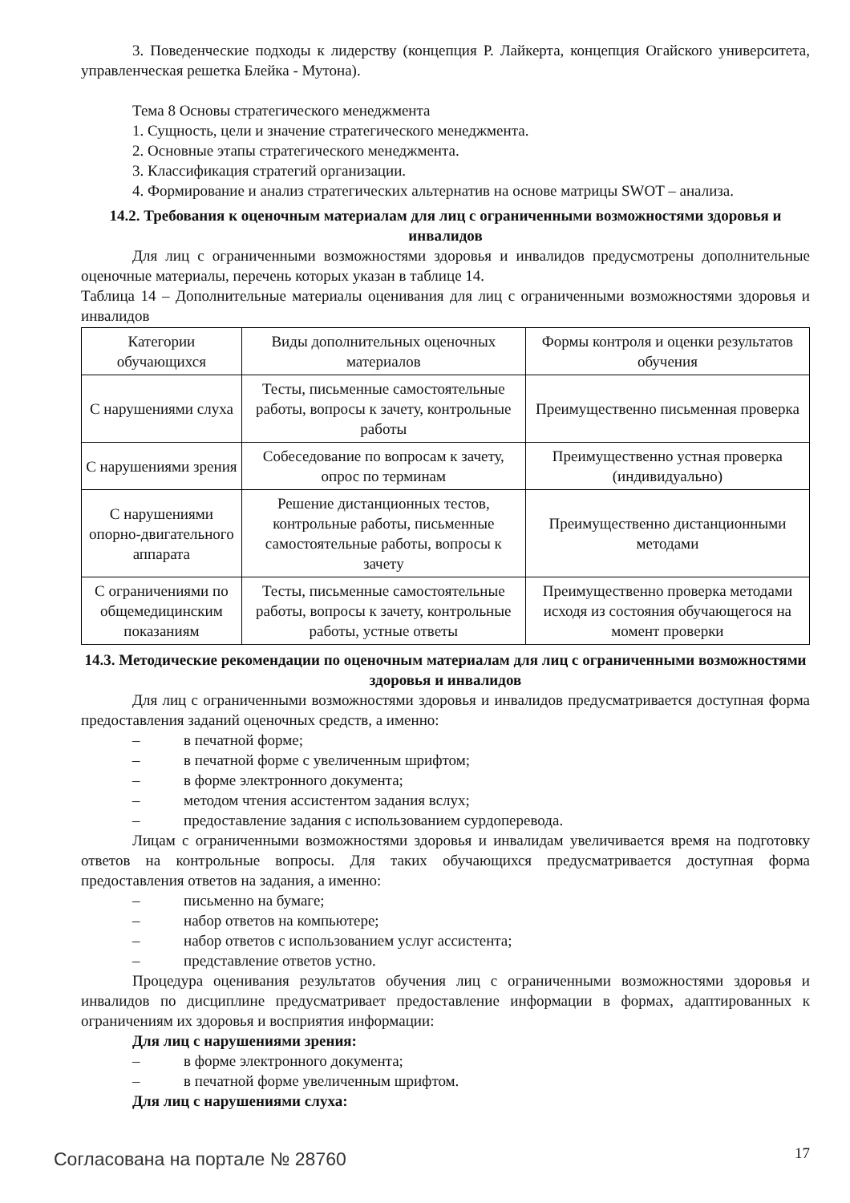3. Поведенческие подходы к лидерству (концепция Р. Лайкерта, концепция Огайского университета, управленческая решетка Блейка - Мутона).
Тема 8 Основы стратегического менеджмента
1. Сущность, цели и значение стратегического менеджмента.
2. Основные этапы стратегического менеджмента.
3. Классификация стратегий организации.
4. Формирование и анализ стратегических альтернатив на основе матрицы SWOT – анализа.
14.2. Требования к оценочным материалам для лиц с ограниченными возможностями здоровья и инвалидов
Для лиц с ограниченными возможностями здоровья и инвалидов предусмотрены дополнительные оценочные материалы, перечень которых указан в таблице 14.
Таблица 14 – Дополнительные материалы оценивания для лиц с ограниченными возможностями здоровья и инвалидов
| Категории обучающихся | Виды дополнительных оценочных материалов | Формы контроля и оценки результатов обучения |
| С нарушениями слуха | Тесты, письменные самостоятельные работы, вопросы к зачету, контрольные работы | Преимущественно письменная проверка |
| С нарушениями зрения | Собеседование по вопросам к зачету, опрос по терминам | Преимущественно устная проверка (индивидуально) |
| С нарушениями опорно-двигательного аппарата | Решение дистанционных тестов, контрольные работы, письменные самостоятельные работы, вопросы к зачету | Преимущественно дистанционными методами |
| С ограничениями по общемедицинским показаниям | Тесты, письменные самостоятельные работы, вопросы к зачету, контрольные работы, устные ответы | Преимущественно проверка методами исходя из состояния обучающегося на момент проверки |
14.3. Методические рекомендации по оценочным материалам для лиц с ограниченными возможностями здоровья и инвалидов
Для лиц с ограниченными возможностями здоровья и инвалидов предусматривается доступная форма предоставления заданий оценочных средств, а именно:
– в печатной форме;
– в печатной форме с увеличенным шрифтом;
– в форме электронного документа;
– методом чтения ассистентом задания вслух;
– предоставление задания с использованием сурдоперевода.
Лицам с ограниченными возможностями здоровья и инвалидам увеличивается время на подготовку ответов на контрольные вопросы. Для таких обучающихся предусматривается доступная форма предоставления ответов на задания, а именно:
– письменно на бумаге;
– набор ответов на компьютере;
– набор ответов с использованием услуг ассистента;
– представление ответов устно.
Процедура оценивания результатов обучения лиц с ограниченными возможностями здоровья и инвалидов по дисциплине предусматривает предоставление информации в формах, адаптированных к ограничениям их здоровья и восприятия информации:
Для лиц с нарушениями зрения:
– в форме электронного документа;
– в печатной форме увеличенным шрифтом.
Для лиц с нарушениями слуха:
Согласована на портале № 28760 17